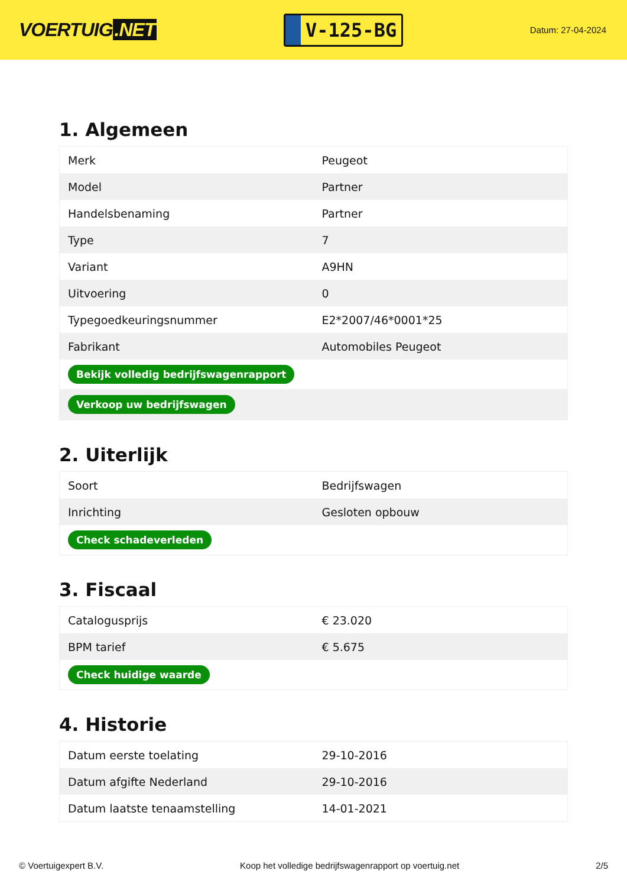VOERTUIG.NET
V-125-BG
Datum: 27-04-2024
1. Algemeen
| Merk | Peugeot |
| Model | Partner |
| Handelsbenaming | Partner |
| Type | 7 |
| Variant | A9HN |
| Uitvoering | 0 |
| Typegoedkeuringsnummer | E2*2007/46*0001*25 |
| Fabrikant | Automobiles Peugeot |
| Bekijk volledig bedrijfswagenrapport | |
| Verkoop uw bedrijfswagen | |
2. Uiterlijk
| Soort | Bedrijfswagen |
| Inrichting | Gesloten opbouw |
| Check schadeverleden | |
3. Fiscaal
| Catalogusprijs | € 23.020 |
| BPM tarief | € 5.675 |
| Check huidige waarde | |
4. Historie
| Datum eerste toelating | 29-10-2016 |
| Datum afgifte Nederland | 29-10-2016 |
| Datum laatste tenaamstelling | 14-01-2021 |
© Voertuigexpert B.V. Koop het volledige bedrijfswagenrapport op voertuig.net 2/5